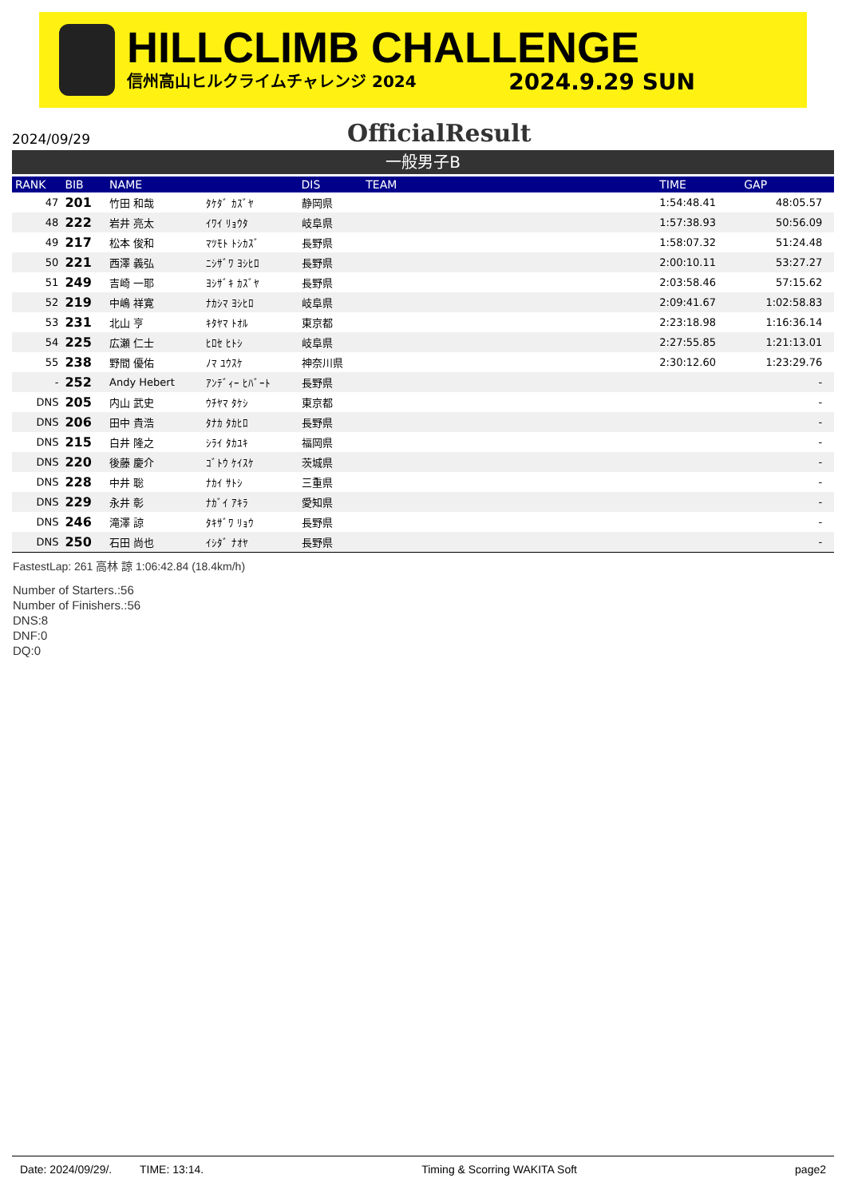HILLCLIMB CHALLENGE
信州高山ヒルクライムチャレンジ 2024 2024.9.29 SUN
2024/09/29
OfficialResult
一般男子B
| RANK | BIB | NAME | | DIS | TEAM | TIME | GAP | |
| --- | --- | --- | --- | --- | --- | --- | --- | --- |
| 47 | 201 | 竹田 和哉 | ﾀｹﾀﾞ ｶｽﾞﾔ | 静岡県 | | 1:54:48.41 | 48:05.57 | |
| 48 | 222 | 岩井 亮太 | ｲﾜｲ ﾘｮｳﾀ | 岐阜県 | | 1:57:38.93 | 50:56.09 | |
| 49 | 217 | 松本 俊和 | ﾏﾂﾓﾄ ﾄｼｶｽﾞ | 長野県 | | 1:58:07.32 | 51:24.48 | |
| 50 | 221 | 西澤 義弘 | ﾆｼｻﾞﾜ ﾖｼﾋﾛ | 長野県 | | 2:00:10.11 | 53:27.27 | |
| 51 | 249 | 吉崎 一耶 | ﾖｼｻﾞｷ ｶｽﾞﾔ | 長野県 | | 2:03:58.46 | 57:15.62 | |
| 52 | 219 | 中嶋 祥寛 | ﾅｶｼﾏ ﾖｼﾋﾛ | 岐阜県 | | 2:09:41.67 | 1:02:58.83 | |
| 53 | 231 | 北山 亨 | ｷﾀﾔﾏ ﾄｵﾙ | 東京都 | | 2:23:18.98 | 1:16:36.14 | |
| 54 | 225 | 広瀬 仁士 | ﾋﾛｾ ﾋﾄｼ | 岐阜県 | | 2:27:55.85 | 1:21:13.01 | |
| 55 | 238 | 野間 優佑 | ﾉﾏ ﾕｳｽｹ | 神奈川県 | | 2:30:12.60 | 1:23:29.76 | |
| - | 252 | Andy Hebert | ｱﾝﾃﾞｨｰ ﾋﾊﾞｰﾄ | 長野県 | | | - | |
| DNS | 205 | 内山 武史 | ｳﾁﾔﾏ ﾀｹｼ | 東京都 | | | - | |
| DNS | 206 | 田中 貴浩 | ﾀﾅｶ ﾀｶﾋﾛ | 長野県 | | | - | |
| DNS | 215 | 白井 隆之 | ｼﾗｲ ﾀｶﾕｷ | 福岡県 | | | - | |
| DNS | 220 | 後藤 慶介 | ｺﾞﾄｳ ｹｲｽｹ | 茨城県 | | | - | |
| DNS | 228 | 中井 聡 | ﾅｶｲ ｻﾄｼ | 三重県 | | | - | |
| DNS | 229 | 永井 彰 | ﾅｶﾞｲ ｱｷﾗ | 愛知県 | | | - | |
| DNS | 246 | 滝澤 諒 | ﾀｷｻﾞﾜ ﾘｮｳ | 長野県 | | | - | |
| DNS | 250 | 石田 尚也 | ｲｼﾀﾞ ﾅｵﾔ | 長野県 | | | - | |
FastestLap: 261 高林 諒 1:06:42.84 (18.4km/h)
Number of Starters.:56
Number of Finishers.:56
DNS:8
DNF:0
DQ:0
Date: 2024/09/29/. TIME: 13:14. Timing & Scorring WAKITA Soft page2